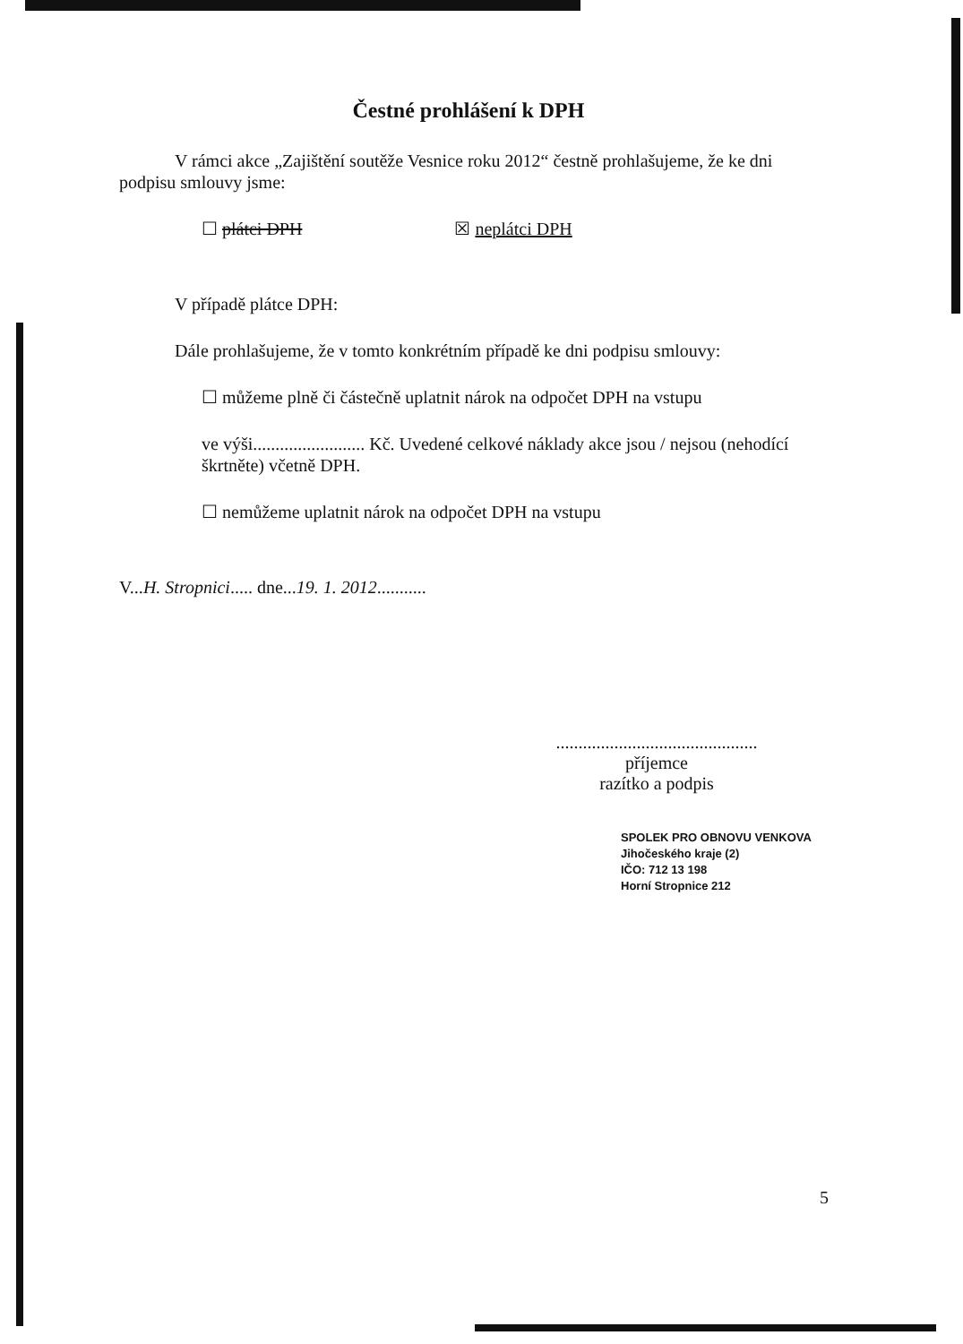Čestné prohlášení k DPH
V rámci akce „Zajištění soutěže Vesnice roku 2012“ čestně prohlašujeme, že ke dni
podpisu smlouvy jsme:
☐ plátci DPH ☒ neplátci DPH
V případě plátce DPH:
Dále prohlašujeme, že v tomto konkrétním případě ke dni podpisu smlouvy:
☐ můžeme plně či částečně uplatnit nárok na odpočet DPH na vstupu
ve výši......................... Kč. Uvedené celkové náklady akce jsou / nejsou (nehodící škrtněte) včetně DPH.
☐ nemůžeme uplatnit nárok na odpočet DPH na vstupu
V...H. Stropnici..... dne...19. 1. 2012...........
.............................................
příjemce
razítko a podpis
SPOLEK PRO OBNOVU VENKOVA
Jihočeského kraje (2)
IČO: 712 13 198
Horní Stropnice 212
5